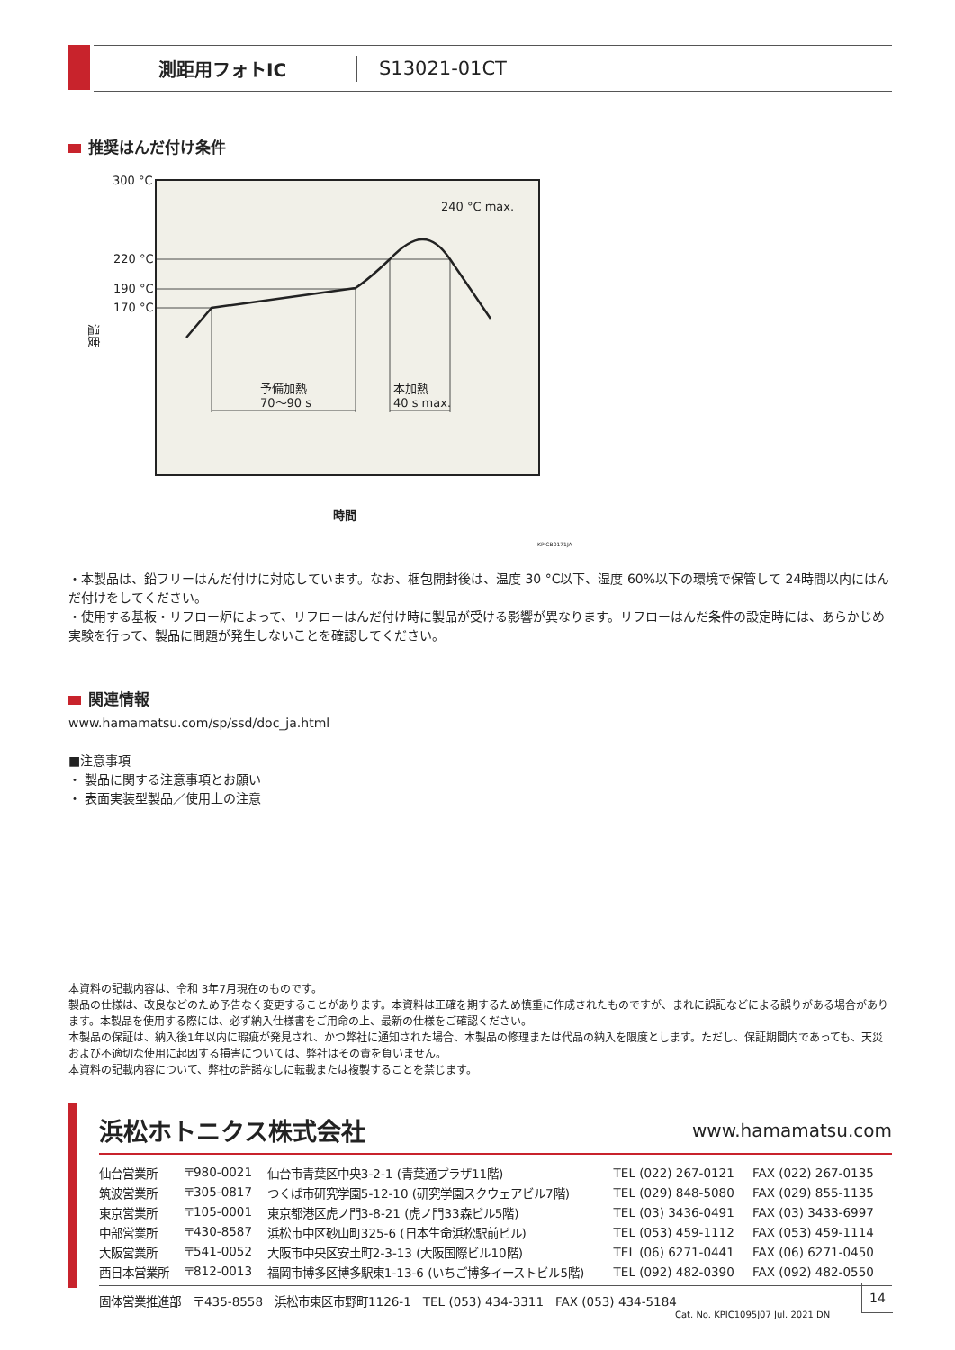測距用フォトIC S13021-01CT
推奨はんだ付け条件
300 °C
220 °C
190 °C
170 °C
240 °C max.
予備加熱
70～90 s
本加熱
40 s max.
温度
時間
KPICB0171JA
・本製品は、鉛フリーはんだ付けに対応しています。なお、梱包開封後は、温度 30 °C以下、湿度 60%以下の環境で保管して 24時間以内にはんだ付けをしてください。
・使用する基板・リフロー炉によって、リフローはんだ付け時に製品が受ける影響が異なります。リフローはんだ条件の設定時には、あらかじめ実験を行って、製品に問題が発生しないことを確認してください。
関連情報
www.hamamatsu.com/sp/ssd/doc_ja.html
■注意事項
・ 製品に関する注意事項とお願い
・ 表面実装型製品／使用上の注意
本資料の記載内容は、令和 3年7月現在のものです。
製品の仕様は、改良などのため予告なく変更することがあります。本資料は正確を期するため慎重に作成されたものですが、まれに誤記などによる誤りがある場合があります。本製品を使用する際には、必ず納入仕様書をご用命の上、最新の仕様をご確認ください。
本製品の保証は、納入後1年以内に瑕疵が発見され、かつ弊社に通知された場合、本製品の修理または代品の納入を限度とします。ただし、保証期間内であっても、天災および不適切な使用に起因する損害については、弊社はその責を負いません。
本資料の記載内容について、弊社の許諾なしに転載または複製することを禁じます。
浜松ホトニクス株式会社 www.hamamatsu.com
| 仙台営業所 | 〒980-0021 | 仙台市青葉区中央3-2-1 (青葉通プラザ11階) | TEL (022) 267-0121 | FAX (022) 267-0135 |
| 筑波営業所 | 〒305-0817 | つくば市研究学園5-12-10 (研究学園スクウェアビル7階) | TEL (029) 848-5080 | FAX (029) 855-1135 |
| 東京営業所 | 〒105-0001 | 東京都港区虎ノ門3-8-21 (虎ノ門33森ビル5階) | TEL (03) 3436-0491 | FAX (03) 3433-6997 |
| 中部営業所 | 〒430-8587 | 浜松市中区砂山町325-6 (日本生命浜松駅前ビル) | TEL (053) 459-1112 | FAX (053) 459-1114 |
| 大阪営業所 | 〒541-0052 | 大阪市中央区安土町2-3-13 (大阪国際ビル10階) | TEL (06) 6271-0441 | FAX (06) 6271-0450 |
| 西日本営業所 | 〒812-0013 | 福岡市博多区博多駅東1-13-6 (いちご博多イーストビル5階) | TEL (092) 482-0390 | FAX (092) 482-0550 |
固体営業推進部　〒435-8558　浜松市東区市野町1126-1　TEL (053) 434-3311　FAX (053) 434-5184
Cat. No. KPIC1095J07 Jul. 2021 DN
14